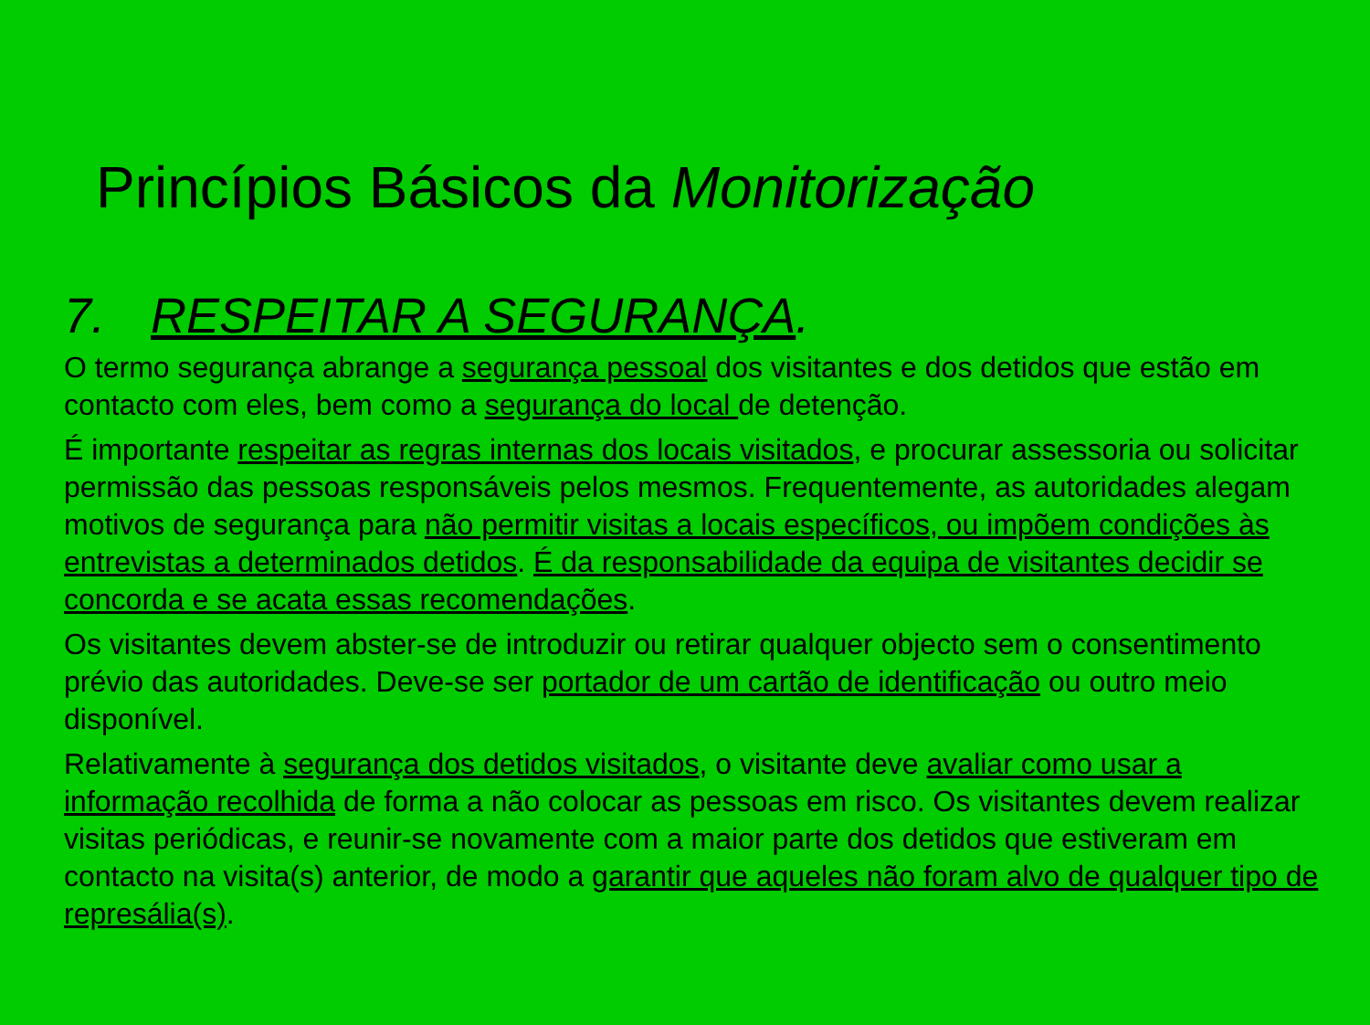Princípios Básicos da Monitorização
7. RESPEITAR A SEGURANÇA.
O termo segurança abrange a segurança pessoal dos visitantes e dos detidos que estão em contacto com eles, bem como a segurança do local de detenção.
É importante respeitar as regras internas dos locais visitados, e procurar assessoria ou solicitar permissão das pessoas responsáveis pelos mesmos. Frequentemente, as autoridades alegam motivos de segurança para não permitir visitas a locais específicos, ou impõem condições às entrevistas a determinados detidos. É da responsabilidade da equipa de visitantes decidir se concorda e se acata essas recomendações.
Os visitantes devem abster-se de introduzir ou retirar qualquer objecto sem o consentimento prévio das autoridades. Deve-se ser portador de um cartão de identificação ou outro meio disponível.
Relativamente à segurança dos detidos visitados, o visitante deve avaliar como usar a informação recolhida de forma a não colocar as pessoas em risco. Os visitantes devem realizar visitas periódicas, e reunir-se novamente com a maior parte dos detidos que estiveram em contacto na visita(s) anterior, de modo a garantir que aqueles não foram alvo de qualquer tipo de represália(s).